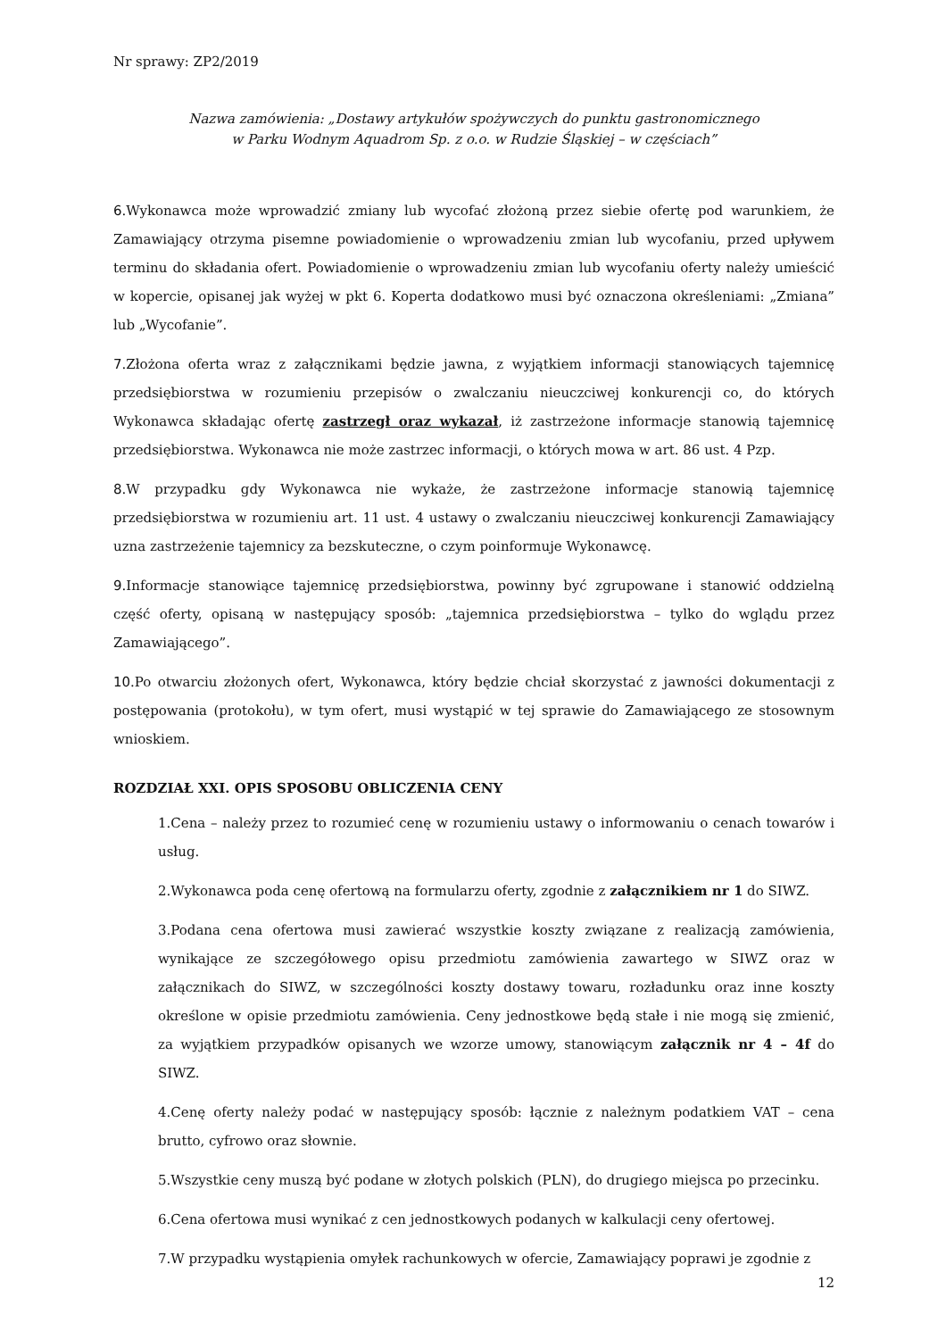Nr sprawy: ZP2/2019
Nazwa zamówienia: „Dostawy artykułów spożywczych do punktu gastronomicznego
w Parku Wodnym Aquadrom Sp. z o.o. w Rudzie Śląskiej – w częściach”
6.Wykonawca może wprowadzić zmiany lub wycofać złożoną przez siebie ofertę pod warunkiem, że Zamawiający otrzyma pisemne powiadomienie o wprowadzeniu zmian lub wycofaniu, przed upływem terminu do składania ofert. Powiadomienie o wprowadzeniu zmian lub wycofaniu oferty należy umieścić w kopercie, opisanej jak wyżej w pkt 6. Koperta dodatkowo musi być oznaczona określeniami: „Zmiana” lub „Wycofanie”.
7.Złożona oferta wraz z załącznikami będzie jawna, z wyjątkiem informacji stanowiących tajemnicę przedsiębiorstwa w rozumieniu przepisów o zwalczaniu nieuczciwej konkurencji co, do których Wykonawca składając ofertę zastrzegł oraz wykazał, iż zastrzeżone informacje stanowią tajemnicę przedsiębiorstwa. Wykonawca nie może zastrzec informacji, o których mowa w art. 86 ust. 4 Pzp.
8.W przypadku gdy Wykonawca nie wykaże, że zastrzeżone informacje stanowią tajemnicę przedsiębiorstwa w rozumieniu art. 11 ust. 4 ustawy o zwalczaniu nieuczciwej konkurencji Zamawiający uzna zastrzeżenie tajemnicy za bezskuteczne, o czym poinformuje Wykonawcę.
9.Informacje stanowiące tajemnicę przedsiębiorstwa, powinny być zgrupowane i stanowić oddzielną część oferty, opisaną w następujący sposób: „tajemnica przedsiębiorstwa – tylko do wglądu przez Zamawiającego”.
10.Po otwarciu złożonych ofert, Wykonawca, który będzie chciał skorzystać z jawności dokumentacji z postępowania (protokołu), w tym ofert, musi wystąpić w tej sprawie do Zamawiającego ze stosownym wnioskiem.
ROZDZIAŁ XXI. OPIS SPOSOBU OBLICZENIA CENY
1.Cena – należy przez to rozumieć cenę w rozumieniu ustawy o informowaniu o cenach towarów i usług.
2.Wykonawca poda cenę ofertową na formularzu oferty, zgodnie z załącznikiem nr 1 do SIWZ.
3.Podana cena ofertowa musi zawierać wszystkie koszty związane z realizacją zamówienia, wynikające ze szczegółowego opisu przedmiotu zamówienia zawartego w SIWZ oraz w załącznikach do SIWZ, w szczególności koszty dostawy towaru, rozładunku oraz inne koszty określone w opisie przedmiotu zamówienia. Ceny jednostkowe będą stałe i nie mogą się zmienić, za wyjątkiem przypadków opisanych we wzorze umowy, stanowiącym załącznik nr 4 – 4f do SIWZ.
4.Cenę oferty należy podać w następujący sposób: łącznie z należnym podatkiem VAT – cena brutto, cyfrowo oraz słownie.
5.Wszystkie ceny muszą być podane w złotych polskich (PLN), do drugiego miejsca po przecinku.
6.Cena ofertowa musi wynikać z cen jednostkowych podanych w kalkulacji ceny ofertowej.
7.W przypadku wystąpienia omyłek rachunkowych w ofercie, Zamawiający poprawi je zgodnie z
12